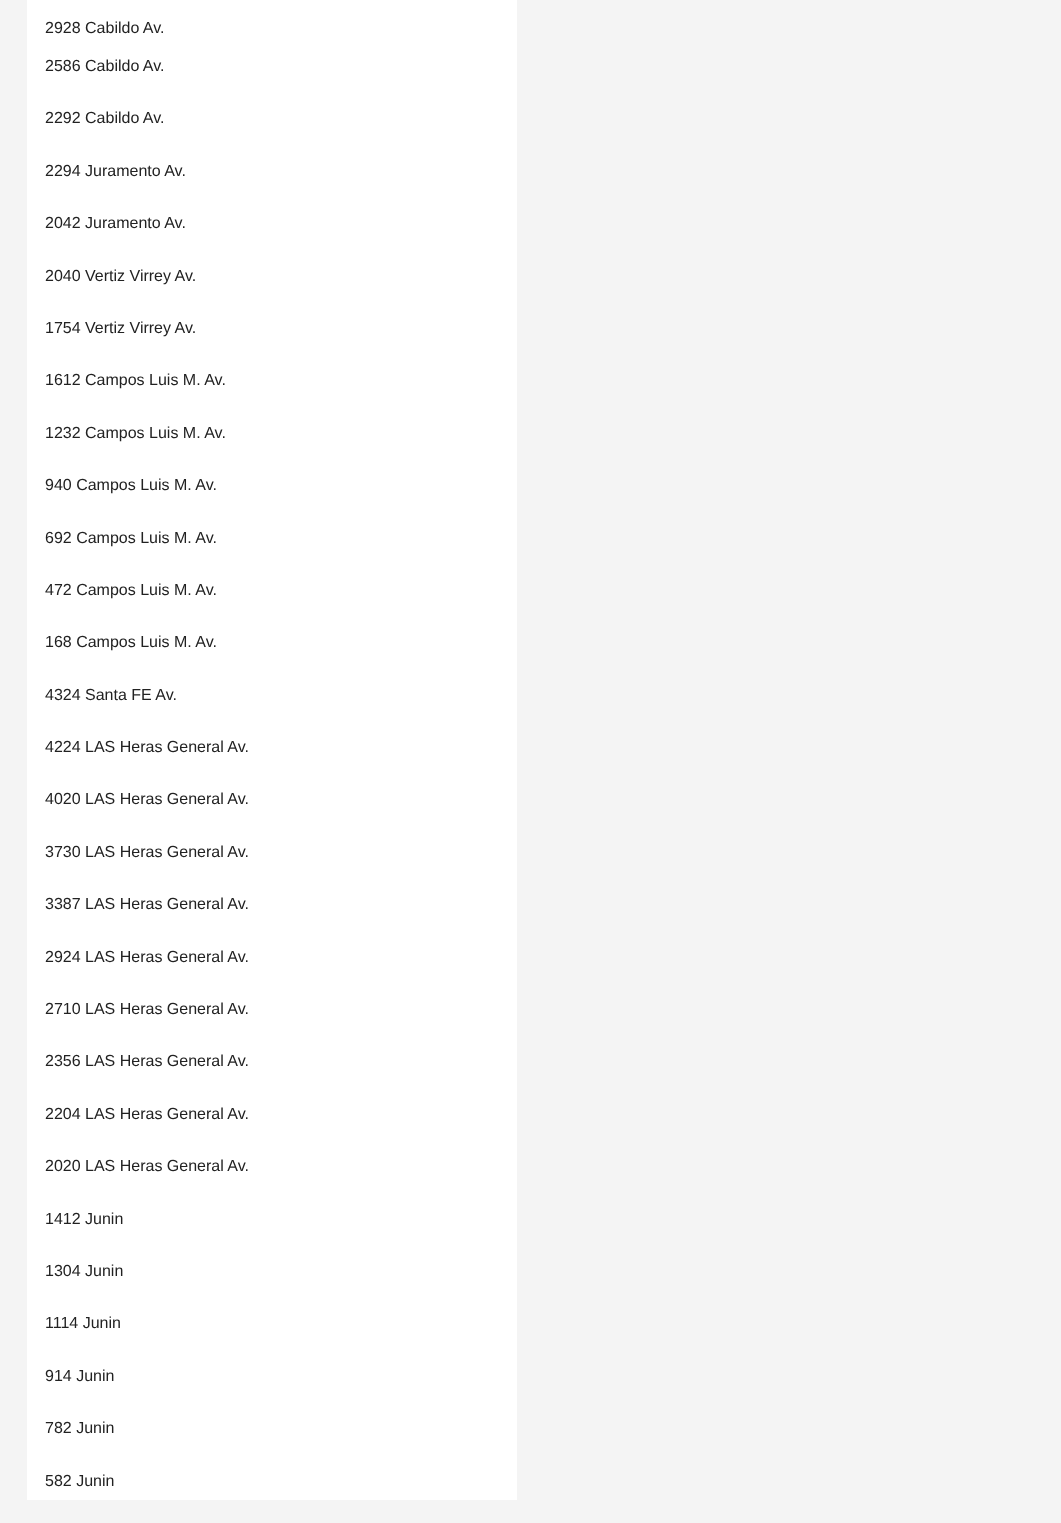2928 Cabildo Av.
2586 Cabildo Av.
2292 Cabildo Av.
2294 Juramento Av.
2042 Juramento Av.
2040 Vertiz Virrey Av.
1754 Vertiz Virrey Av.
1612 Campos Luis M. Av.
1232 Campos Luis M. Av.
940 Campos Luis M. Av.
692 Campos Luis M. Av.
472 Campos Luis M. Av.
168 Campos Luis M. Av.
4324 Santa FE Av.
4224 LAS Heras General Av.
4020 LAS Heras General Av.
3730 LAS Heras General Av.
3387 LAS Heras General Av.
2924 LAS Heras General Av.
2710 LAS Heras General Av.
2356 LAS Heras General Av.
2204 LAS Heras General Av.
2020 LAS Heras General Av.
1412 Junin
1304 Junin
1114 Junin
914 Junin
782 Junin
582 Junin